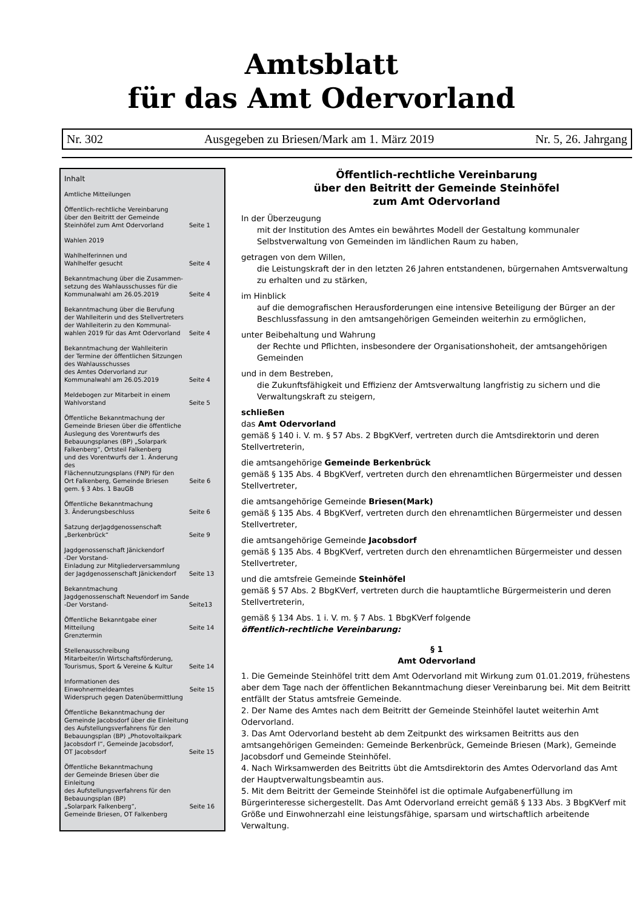Amtsblatt
für das Amt Odervorland
Nr. 302 Ausgegeben zu Briesen/Mark am 1. März 2019 Nr. 5, 26. Jahrgang
Inhalt
Amtliche Mitteilungen
Öffentlich-rechtliche Vereinbarung
über den Beitritt der Gemeinde
Steinhöfel zum Amt Odervorland
Seite 1
Wahlen 2019
Wahlhelferinnen und
Wahlhelfer gesucht
Seite 4
Bekanntmachung über die Zusammen-
setzung des Wahlausschusses für die
Kommunalwahl am 26.05.2019
Seite 4
Bekanntmachung über die Berufung
der Wahlleiterin und des Stellvertreters
der Wahlleiterin zu den Kommunal-
wahlen 2019 für das Amt Odervorland
Seite 4
Bekanntmachung der Wahlleiterin
der Termine der öffentlichen Sitzungen
des Wahlausschusses
des Amtes Odervorland zur
Kommunalwahl am 26.05.2019
Seite 4
Meldebogen zur Mitarbeit in einem
Wahlvorstand
Seite 5
Öffentliche Bekanntmachung der
Gemeinde Briesen über die öffentliche
Auslegung des Vorentwurfs des
Bebauungsplanes (BP) „Solarpark
Falkenberg“, Ortsteil Falkenberg
und des Vorentwurfs der 1. Änderung des
Flächennutzungsplans (FNP) für den
Ort Falkenberg, Gemeinde Briesen
gem. § 3 Abs. 1 BauGB
Seite 6
Öffentliche Bekanntmachung
3. Änderungsbeschluss
Seite 6
Satzung derJagdgenossenschaft
„Berkenbrück“
Seite 9
Jagdgenossenschaft Jänickendorf
-Der Vorstand-
Einladung zur Mitgliederversammlung
der Jagdgenossenschaft Jänickendorf
Seite 13
Bekanntmachung
Jagdgenossenschaft Neuendorf im Sande
-Der Vorstand-
Seite13
Öffentliche Bekanntgabe einer Mitteilung
Grenztermin
Seite 14
Stellenausschreibung
Mitarbeiter/in Wirtschaftsförderung,
Tourismus, Sport & Vereine & Kultur
Seite 14
Informationen des Einwohnermeldeamtes
Widerspruch gegen Datenübermittlung
Seite 15
Öffentliche Bekanntmachung der
Gemeinde Jacobsdorf über die Einleitung
des Aufstellungsverfahrens für den
Bebauungsplan (BP) „Photovoltaikpark
Jacobsdorf I“, Gemeinde Jacobsdorf,
OT Jacobsdorf
Seite 15
Öffentliche Bekanntmachung
der Gemeinde Briesen über die Einleitung
des Aufstellungsverfahrens für den
Bebauungsplan (BP)
„Solarpark Falkenberg“,
Gemeinde Briesen, OT Falkenberg
Seite 16
Öffentlich-rechtliche Vereinbarung
über den Beitritt der Gemeinde Steinhöfel
zum Amt Odervorland
In der Überzeugung
mit der Institution des Amtes ein bewährtes Modell der Gestaltung kommunaler Selbstverwaltung von Gemeinden im ländlichen Raum zu haben,
getragen von dem Willen,
die Leistungskraft der in den letzten 26 Jahren entstandenen, bürgernahen Amtsverwaltung zu erhalten und zu stärken,
im Hinblick
auf die demografischen Herausforderungen eine intensive Beteiligung der Bürger an der Beschlussfassung in den amtsangehörigen Gemeinden weiterhin zu ermöglichen,
unter Beibehaltung und Wahrung
der Rechte und Pflichten, insbesondere der Organisationshoheit, der amtsangehörigen Gemeinden
und in dem Bestreben,
die Zukunftsfähigkeit und Effizienz der Amtsverwaltung langfristig zu sichern und die Verwaltungskraft zu steigern,
schließen
das Amt Odervorland
gemäß § 140 i. V. m. § 57 Abs. 2 BbgKVerf, vertreten durch die Amtsdirektorin und deren Stellvertreterin,
die amtsangehörige Gemeinde Berkenbrück
gemäß § 135 Abs. 4 BbgKVerf, vertreten durch den ehrenamtlichen Bürgermeister und dessen Stellvertreter,
die amtsangehörige Gemeinde Briesen(Mark)
gemäß § 135 Abs. 4 BbgKVerf, vertreten durch den ehrenamtlichen Bürgermeister und dessen Stellvertreter,
die amtsangehörige Gemeinde Jacobsdorf
gemäß § 135 Abs. 4 BbgKVerf, vertreten durch den ehrenamtlichen Bürgermeister und dessen Stellvertreter,
und die amtsfreie Gemeinde Steinhöfel
gemäß § 57 Abs. 2 BbgKVerf, vertreten durch die hauptamtliche Bürgermeisterin und deren Stellvertreterin,
gemäß § 134 Abs. 1 i. V. m. § 7 Abs. 1 BbgKVerf folgende
öffentlich-rechtliche Vereinbarung:
§ 1
Amt Odervorland
1. Die Gemeinde Steinhöfel tritt dem Amt Odervorland mit Wirkung zum 01.01.2019, frühestens aber dem Tage nach der öffentlichen Bekanntmachung dieser Vereinbarung bei. Mit dem Beitritt entfällt der Status amtsfreie Gemeinde.
2. Der Name des Amtes nach dem Beitritt der Gemeinde Steinhöfel lautet weiterhin Amt Odervorland.
3. Das Amt Odervorland besteht ab dem Zeitpunkt des wirksamen Beitritts aus den amtsangehörigen Gemeinden: Gemeinde Berkenbrück, Gemeinde Briesen (Mark), Gemeinde Jacobsdorf und Gemeinde Steinhöfel.
4. Nach Wirksamwerden des Beitritts übt die Amtsdirektorin des Amtes Odervorland das Amt der Hauptverwaltungsbeamtin aus.
5. Mit dem Beitritt der Gemeinde Steinhöfel ist die optimale Aufgabenerfüllung im Bürgerinteresse sichergestellt. Das Amt Odervorland erreicht gemäß § 133 Abs. 3 BbgKVerf mit Größe und Einwohnerzahl eine leistungsfähige, sparsam und wirtschaftlich arbeitende Verwaltung.